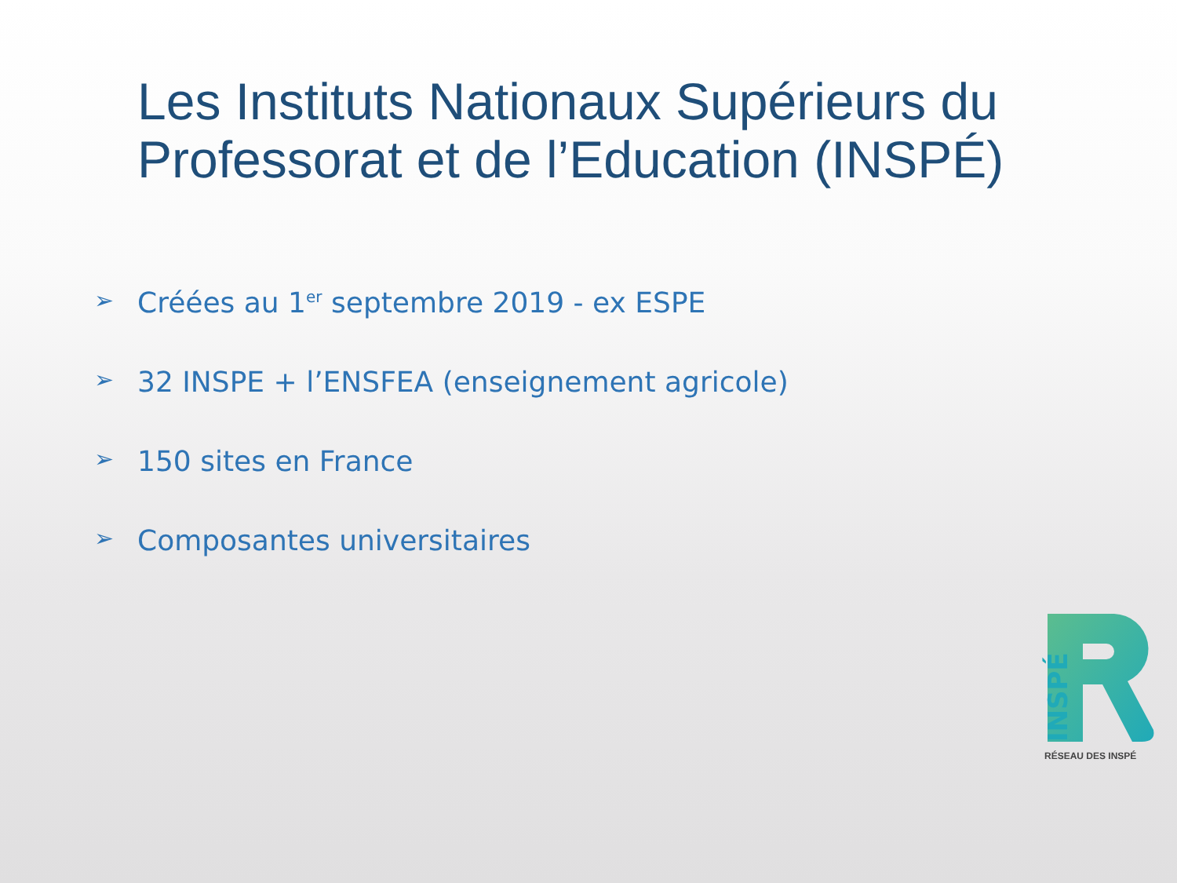Les Instituts Nationaux Supérieurs du Professorat et de l’Education (INSPÉ)
➢ Créées au 1<sup>er</sup> septembre 2019 - ex ESPE
➢ 32 INSPE + l’ENSFEA (enseignement agricole)
➢ 150 sites en France
➢ Composantes universitaires
INSPÉ
RÉSEAU DES INSPÉ